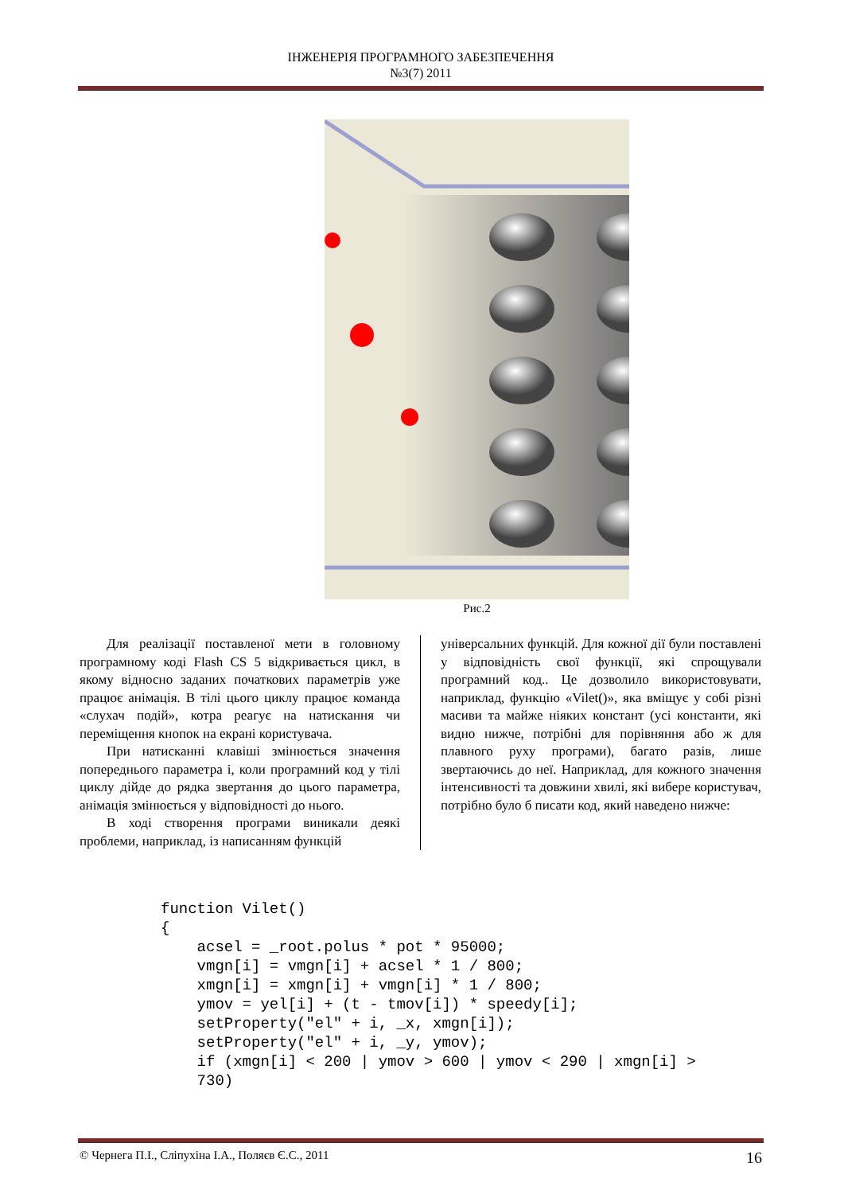ІНЖЕНЕРІЯ ПРОГРАМНОГО ЗАБЕЗПЕЧЕННЯ
№3(7) 2011
Рис.2
Для реалізації поставленої мети в головному програмному коді Flash CS 5 відкривається цикл, в якому відносно заданих початкових параметрів уже працює анімація. В тілі цього циклу працює команда «слухач подій», котра реагує на натискання чи переміщення кнопок на екрані користувача.
При натисканні клавіші змінюється значення попереднього параметра і, коли програмний код у тілі циклу дійде до рядка звертання до цього параметра, анімація змінюється у відповідності до нього.
В ході створення програми виникали деякі проблеми, наприклад, із написанням функцій
універсальних функцій. Для кожної дії були поставлені у відповідність свої функції, які спрощували програмний код.. Це дозволило використовувати, наприклад, функцію «Vilet()», яка вміщує у собі різні масиви та майже ніяких констант (усі константи, які видно нижче, потрібні для порівняння або ж для плавного руху програми), багато разів, лише звертаючись до неї. Наприклад, для кожного значення інтенсивності та довжини хвилі, які вибере користувач, потрібно було б писати код, який наведено нижче:
function Vilet()
{
    acsel = _root.polus * pot * 95000;
    vmgn[i] = vmgn[i] + acsel * 1 / 800;
    xmgn[i] = xmgn[i] + vmgn[i] * 1 / 800;
    ymov = yel[i] + (t - tmov[i]) * speedy[i];
    setProperty("el" + i, _x, xmgn[i]);
    setProperty("el" + i, _y, ymov);
    if (xmgn[i] < 200 | ymov > 600 | ymov < 290 | xmgn[i] >
    730)
© Чернега П.І., Сліпухіна І.А., Поляєв Є.С., 2011 16